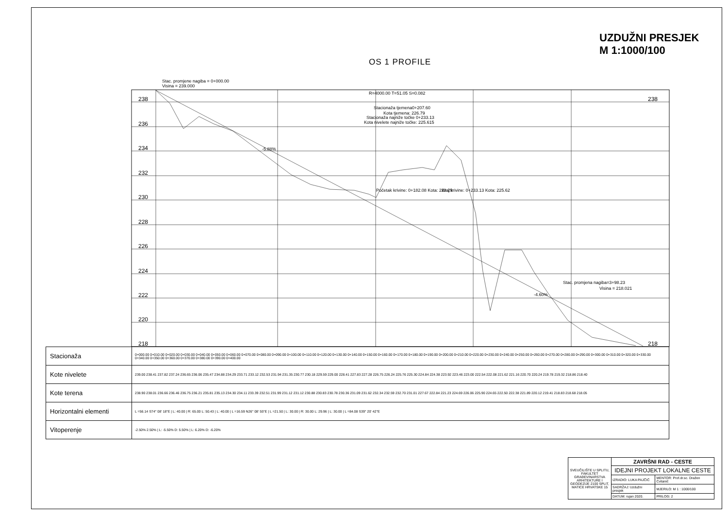UZDUŽNI PRESJEK
M 1:1000/100
OS 1 PROFILE
238
236
234
232
230
228
226
224
222
220
218
238
218
Stac. promjene nagiba = 0+000.00
Visina = 239.000
R=4000.00 T=51.05 S=0.082
Stacionaža tjemena0+207.60
Kota tjemena: 226.79
Stacionaža najniže točke 0+233.13
Kota nivelete najniže točke: 225.615
Stac. promjena nagiba=3+98.23
Visina = 218.021
-5.88%
-4.60%
Početak krivine: 0+182.08 Kota: 228.29
Kraj krivine: 0+233.13 Kota: 225.62
| Stacionaža | 0+000.00 0+010.00 0+020.00 0+030.00 0+040.00 0+050.00 0+060.00 0+070.00 0+080.00 0+090.00 0+100.00 0+110.00 0+120.00 0+130.00 0+140.00 0+150.00 0+160.00 0+170.00 0+180.00 0+190.00 0+200.00 0+210.00 0+220.00 0+230.00 0+240.00 0+250.00 0+260.00 0+270.00 0+280.00 0+290.00 0+300.00 0+310.00 0+320.00 0+330.00 0+340.00 0+350.00 0+360.00 0+370.00 0+380.00 0+390.00 0+400.00 |
| Kote nivelete | 239.00 238.41 237.82 237.24 236.65 236.06 235.47 234.88 234.29 233.71 233.12 232.53 231.94 231.35 230.77 230.18 229.59 229.00 228.41 227.83 227.28 226.75 226.24 225.76 225.30 224.84 224.38 223.92 223.46 223.00 222.54 222.08 221.62 221.16 220.70 220.24 219.78 219.32 218.86 218.40 |
| Kote terena | 238.90 238.01 236.66 236.46 236.75 236.21 235.81 235.13 234.30 234.11 233.39 232.51 231.99 231.12 231.12 230.88 230.83 230.78 230.36 231.09 231.62 232.34 232.59 232.70 231.01 227.67 222.84 221.23 224.69 226.06 225.90 224.65 222.50 222.38 221.89 220.12 219.41 218.83 218.68 218.05 |
| Horizontalni elementi | L =56.14 S74° 08' 18"E / L: 40.00 / R: 65.00 L: 50.43 / L: 40.00 / L =16.59 N26° 08' 55"E / L =21.50 / L: 30.00 / R: 30.00 L: 29.96 / L: 30.00 / L =84.08 S39° 20' 42"E |
| Vitoperenje | -2.50% 2.50% / L: -5.50% D: 5.50% / L: 6.20% D: -6.20% |
| SVEUČILIŠTE U SPLITU, FAKULTET GRAĐEVINARSTVA ARHITEKTURE I GEODEZIJE 2100 SPLIT, MATICE HRVATSKE 15 | ZAVRŠNI RAD - CESTE | |
| | IDEJNI PROJEKT LOKALNE CESTE | |
| | IZRADIO: LUKA PAJČIĆ | MENTOR: Prof.dr.sc. Dražen Cvitanić |
| | SADRŽAJ: Uzdužni presjek | MJERILO: M 1 : 1000/100 |
| | DATUM: rujan 2020. | PRILOG: 2 |